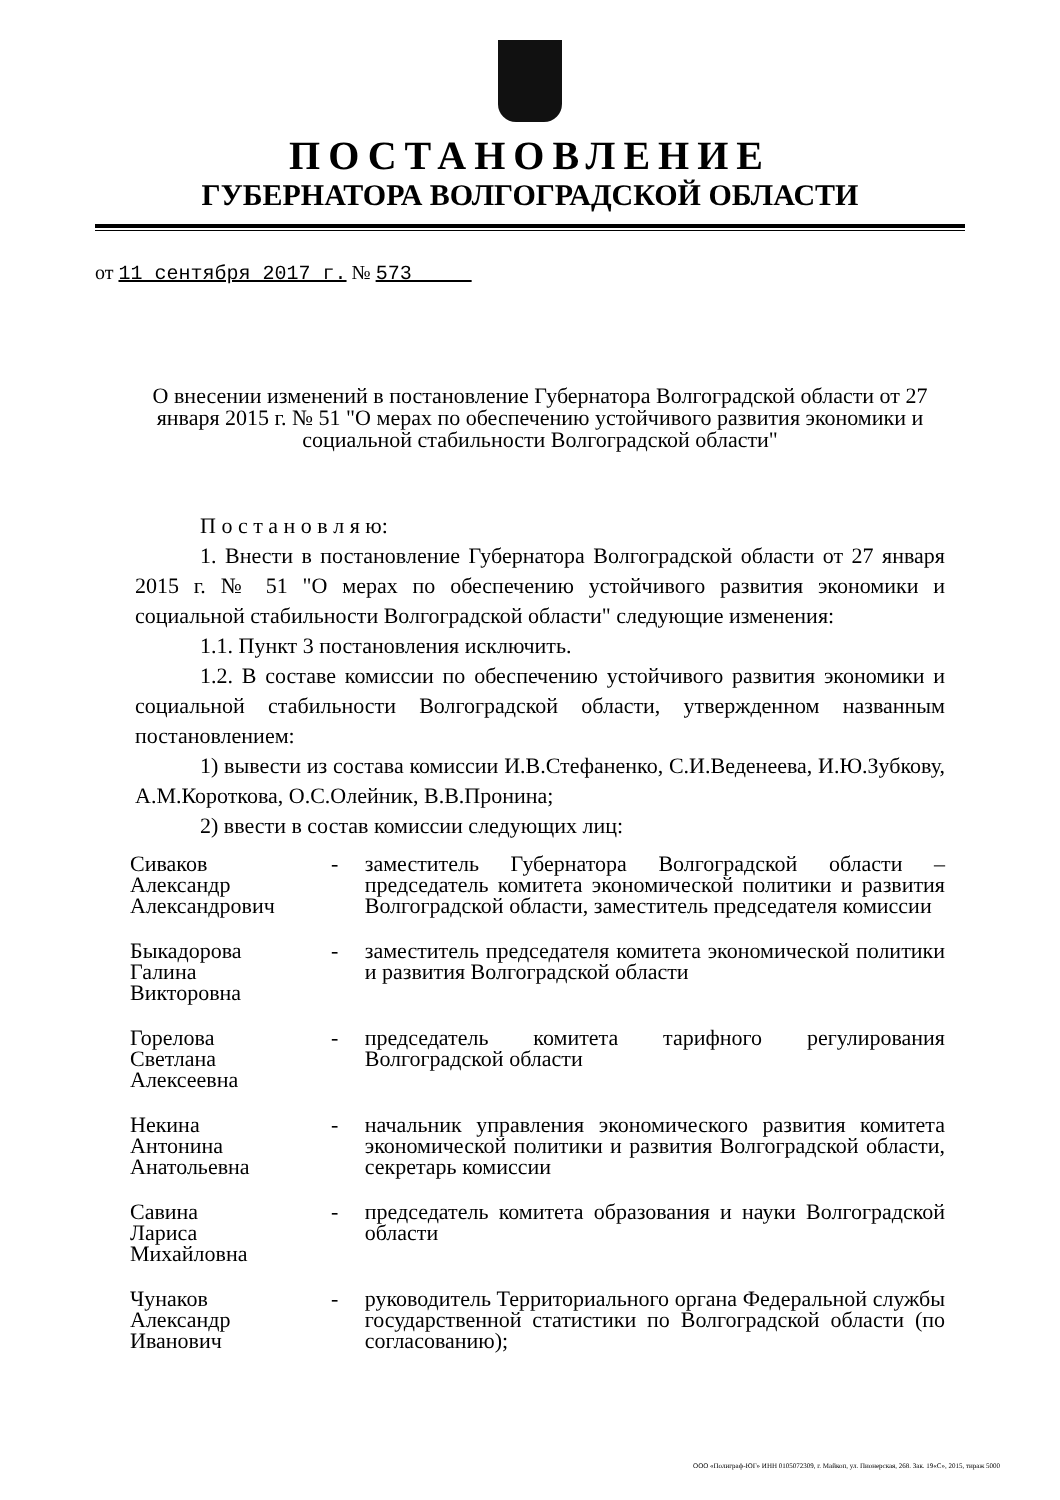ПОСТАНОВЛЕНИЕ
ГУБЕРНАТОРА ВОЛГОГРАДСКОЙ ОБЛАСТИ
от 11 сентября 2017 г. № 573
О внесении изменений в постановление Губернатора Волгоградской области от 27 января 2015 г. № 51 "О мерах по обеспечению устойчивого развития экономики и социальной стабильности Волгоградской области"
П о с т а н о в л я ю:
1. Внести в постановление Губернатора Волгоградской области от 27 января 2015 г. № 51 "О мерах по обеспечению устойчивого развития экономики и социальной стабильности Волгоградской области" следующие изменения:
1.1. Пункт 3 постановления исключить.
1.2. В составе комиссии по обеспечению устойчивого развития экономики и социальной стабильности Волгоградской области, утвержденном названным постановлением:
1) вывести из состава комиссии И.В.Стефаненко, С.И.Веденеева, И.Ю.Зубкову, А.М.Короткова, О.С.Олейник, В.В.Пронина;
2) ввести в состав комиссии следующих лиц:
| Сиваков Александр Александрович | - | заместитель Губернатора Волгоградской области – председатель комитета экономической политики и развития Волгоградской области, заместитель председателя комиссии |
| Быкадорова Галина Викторовна | - | заместитель председателя комитета экономической политики и развития Волгоградской области |
| Горелова Светлана Алексеевна | - | председатель комитета тарифного регулирования Волгоградской области |
| Некина Антонина Анатольевна | - | начальник управления экономического развития комитета экономической политики и развития Волгоградской области, секретарь комиссии |
| Савина Лариса Михайловна | - | председатель комитета образования и науки Волгоградской области |
| Чунаков Александр Иванович | - | руководитель Территориального органа Федеральной службы государственной статистики по Волгоградской области (по согласованию); |
ООО «Полиграф-ЮГ» ИНН 0105072309, г. Майкоп, ул. Пионерская, 268. Зак. 19«С», 2015, тираж 5000